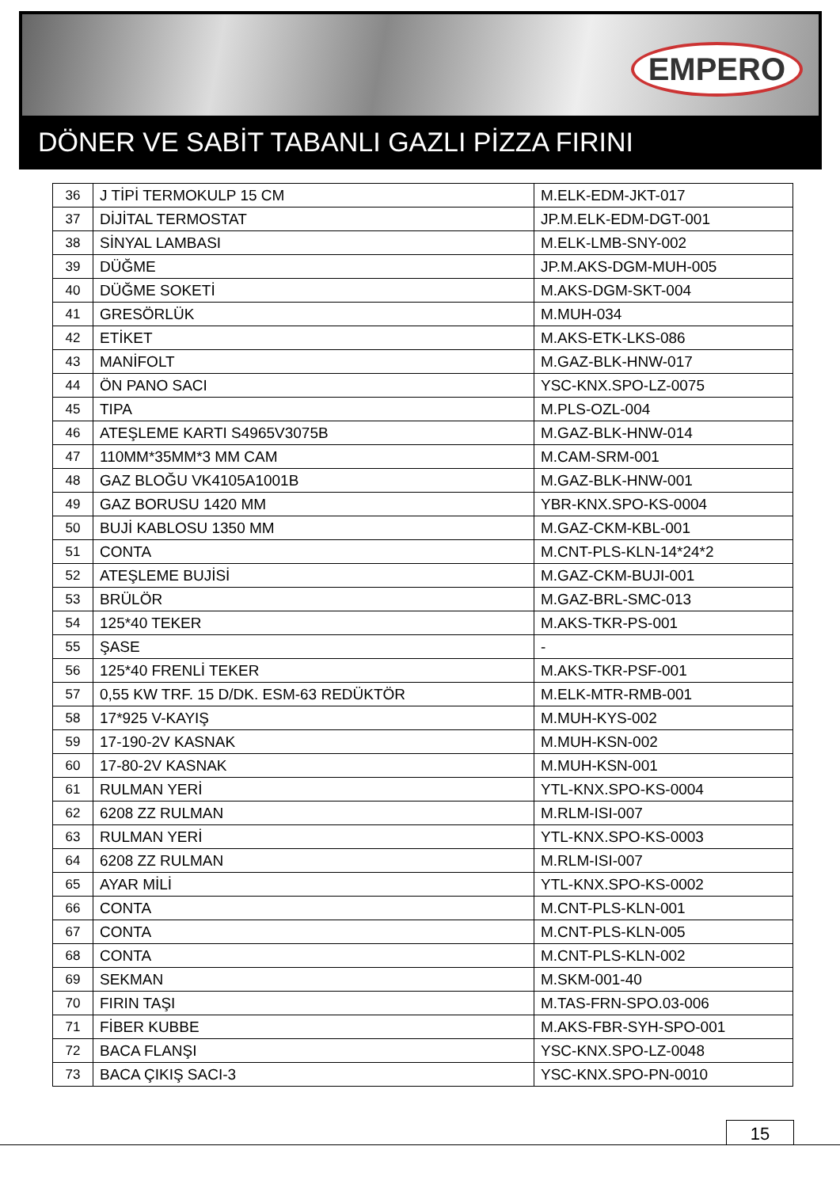EMPERO
DÖNER VE SABİT TABANLI GAZLI PİZZA FIRINI
| 36 | J TİPİ TERMOKULP 15 CM | M.ELK-EDM-JKT-017 |
| 37 | DİJİTAL TERMOSTAT | JP.M.ELK-EDM-DGT-001 |
| 38 | SİNYAL LAMBASI | M.ELK-LMB-SNY-002 |
| 39 | DÜĞME | JP.M.AKS-DGM-MUH-005 |
| 40 | DÜĞME SOKETİ | M.AKS-DGM-SKT-004 |
| 41 | GRESÖRLÜK | M.MUH-034 |
| 42 | ETİKET | M.AKS-ETK-LKS-086 |
| 43 | MANİFOLT | M.GAZ-BLK-HNW-017 |
| 44 | ÖN PANO SACI | YSC-KNX.SPO-LZ-0075 |
| 45 | TIPA | M.PLS-OZL-004 |
| 46 | ATEŞLEME KARTI S4965V3075B | M.GAZ-BLK-HNW-014 |
| 47 | 110MM*35MM*3 MM CAM | M.CAM-SRM-001 |
| 48 | GAZ BLOĞU VK4105A1001B | M.GAZ-BLK-HNW-001 |
| 49 | GAZ BORUSU 1420 MM | YBR-KNX.SPO-KS-0004 |
| 50 | BUJİ KABLOSU 1350 MM | M.GAZ-CKM-KBL-001 |
| 51 | CONTA | M.CNT-PLS-KLN-14*24*2 |
| 52 | ATEŞLEME BUJİSİ | M.GAZ-CKM-BUJI-001 |
| 53 | BRÜLÖR | M.GAZ-BRL-SMC-013 |
| 54 | 125*40 TEKER | M.AKS-TKR-PS-001 |
| 55 | ŞASE | - |
| 56 | 125*40 FRENLİ TEKER | M.AKS-TKR-PSF-001 |
| 57 | 0,55 KW TRF. 15 D/DK. ESM-63 REDÜKTÖR | M.ELK-MTR-RMB-001 |
| 58 | 17*925 V-KAYIŞ | M.MUH-KYS-002 |
| 59 | 17-190-2V KASNAK | M.MUH-KSN-002 |
| 60 | 17-80-2V KASNAK | M.MUH-KSN-001 |
| 61 | RULMAN YERİ | YTL-KNX.SPO-KS-0004 |
| 62 | 6208 ZZ RULMAN | M.RLM-ISI-007 |
| 63 | RULMAN YERİ | YTL-KNX.SPO-KS-0003 |
| 64 | 6208 ZZ RULMAN | M.RLM-ISI-007 |
| 65 | AYAR MİLİ | YTL-KNX.SPO-KS-0002 |
| 66 | CONTA | M.CNT-PLS-KLN-001 |
| 67 | CONTA | M.CNT-PLS-KLN-005 |
| 68 | CONTA | M.CNT-PLS-KLN-002 |
| 69 | SEKMAN | M.SKM-001-40 |
| 70 | FIRIN TAŞI | M.TAS-FRN-SPO.03-006 |
| 71 | FİBER KUBBE | M.AKS-FBR-SYH-SPO-001 |
| 72 | BACA FLANŞI | YSC-KNX.SPO-LZ-0048 |
| 73 | BACA ÇIKIŞ SACI-3 | YSC-KNX.SPO-PN-0010 |
15